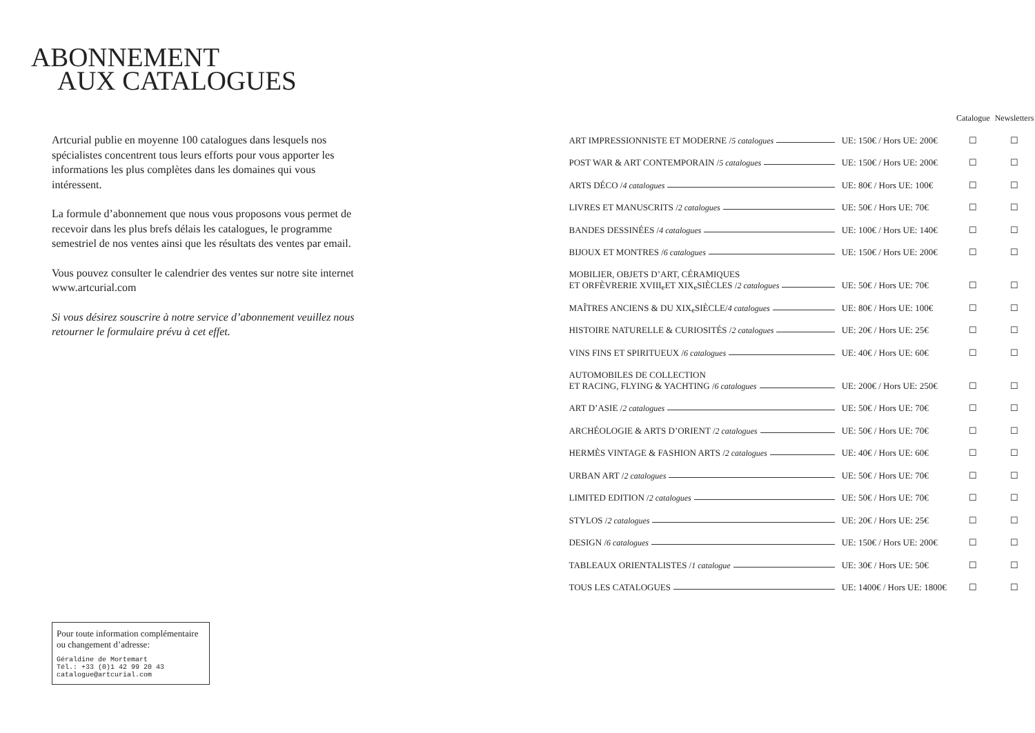ABONNEMENT
AUX CATALOGUES
Artcurial publie en moyenne 100 catalogues dans lesquels nos spécialistes concentrent tous leurs efforts pour vous apporter les informations les plus complètes dans les domaines qui vous intéressent.
La formule d’abonnement que nous vous proposons vous permet de recevoir dans les plus brefs délais les catalogues, le programme semestriel de nos ventes ainsi que les résultats des ventes par email.
Vous pouvez consulter le calendrier des ventes sur notre site internet www.artcurial.com
Si vous désirez souscrire à notre service d’abonnement veuillez nous retourner le formulaire prévu à cet effet.
Pour toute information complémentaire ou changement d’adresse:
Géraldine de Mortemart
Tél.: +33 (0)1 42 99 20 43
catalogue@artcurial.com
| | | Catalogue | Newsletters |
| --- | --- | --- | --- |
| ART IMPRESSIONNISTE ET MODERNE / 5 catalogues | UE: 150€ / Hors UE: 200€ | ☐ | ☐ |
| POST WAR & ART CONTEMPORAIN / 5 catalogues | UE: 150€ / Hors UE: 200€ | ☐ | ☐ |
| ARTS DÉCO / 4 catalogues | UE: 80€ / Hors UE: 100€ | ☐ | ☐ |
| LIVRES ET MANUSCRITS / 2 catalogues | UE: 50€ / Hors UE: 70€ | ☐ | ☐ |
| BANDES DESSINÉES / 4 catalogues | UE: 100€ / Hors UE: 140€ | ☐ | ☐ |
| BIJOUX ET MONTRES / 6 catalogues | UE: 150€ / Hors UE: 200€ | ☐ | ☐ |
| MOBILIER, OBJETS D’ART, CÉRAMIQUES ET ORFÈVRERIE XVIII<sup>e</sup> ET XIX<sup>e</sup> SIÈCLES / 2 catalogues | UE: 50€ / Hors UE: 70€ | ☐ | ☐ |
| MAÎTRES ANCIENS & DU XIX<sup>e</sup> SIÈCLE/ 4 catalogues | UE: 80€ / Hors UE: 100€ | ☐ | ☐ |
| HISTOIRE NATURELLE & CURIOSITÉS / 2 catalogues | UE: 20€ / Hors UE: 25€ | ☐ | ☐ |
| VINS FINS ET SPIRITUEUX / 6 catalogues | UE: 40€ / Hors UE: 60€ | ☐ | ☐ |
| AUTOMOBILES DE COLLECTION ET RACING, FLYING & YACHTING / 6 catalogues | UE: 200€ / Hors UE: 250€ | ☐ | ☐ |
| ART D’ASIE / 2 catalogues | UE: 50€ / Hors UE: 70€ | ☐ | ☐ |
| ARCHÉOLOGIE & ARTS D’ORIENT / 2 catalogues | UE: 50€ / Hors UE: 70€ | ☐ | ☐ |
| HERMÈS VINTAGE & FASHION ARTS / 2 catalogues | UE: 40€ / Hors UE: 60€ | ☐ | ☐ |
| URBAN ART / 2 catalogues | UE: 50€ / Hors UE: 70€ | ☐ | ☐ |
| LIMITED EDITION / 2 catalogues | UE: 50€ / Hors UE: 70€ | ☐ | ☐ |
| STYLOS / 2 catalogues | UE: 20€ / Hors UE: 25€ | ☐ | ☐ |
| DESIGN / 6 catalogues | UE: 150€ / Hors UE: 200€ | ☐ | ☐ |
| TABLEAUX ORIENTALISTES / 1 catalogue | UE: 30€ / Hors UE: 50€ | ☐ | ☐ |
| TOUS LES CATALOGUES | UE: 1400€ / Hors UE: 1800€ | ☐ | ☐ |